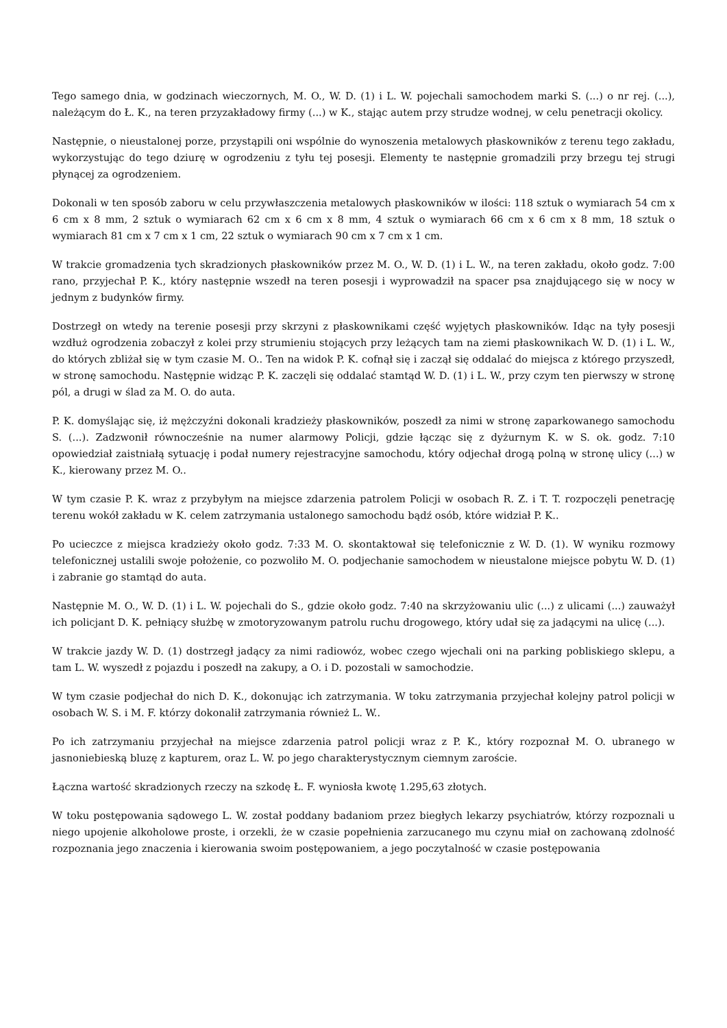Tego samego dnia, w godzinach wieczornych, M. O., W. D. (1) i L. W. pojechali samochodem marki S. (...) o nr rej. (...), należącym do Ł. K., na teren przyzakładowy firmy (...) w K., stając autem przy strudze wodnej, w celu penetracji okolicy.
Następnie, o nieustalonej porze, przystąpili oni wspólnie do wynoszenia metalowych płaskowników z terenu tego zakładu, wykorzystując do tego dziurę w ogrodzeniu z tyłu tej posesji. Elementy te następnie gromadzili przy brzegu tej strugi płynącej za ogrodzeniem.
Dokonali w ten sposób zaboru w celu przywłaszczenia metalowych płaskowników w ilości: 118 sztuk o wymiarach 54 cm x 6 cm x 8 mm, 2 sztuk o wymiarach 62 cm x 6 cm x 8 mm, 4 sztuk o wymiarach 66 cm x 6 cm x 8 mm, 18 sztuk o wymiarach 81 cm x 7 cm x 1 cm, 22 sztuk o wymiarach 90 cm x 7 cm x 1 cm.
W trakcie gromadzenia tych skradzionych płaskowników przez M. O., W. D. (1) i L. W., na teren zakładu, około godz. 7:00 rano, przyjechał P. K., który następnie wszedł na teren posesji i wyprowadził na spacer psa znajdującego się w nocy w jednym z budynków firmy.
Dostrzegł on wtedy na terenie posesji przy skrzyni z płaskownikami część wyjętych płaskowników. Idąc na tyły posesji wzdłuż ogrodzenia zobaczył z kolei przy strumieniu stojących przy leżących tam na ziemi płaskownikach W. D. (1) i L. W., do których zbliżał się w tym czasie M. O.. Ten na widok P. K. cofnął się i zaczął się oddalać do miejsca z którego przyszedł, w stronę samochodu. Następnie widząc P. K. zaczęli się oddalać stamtąd W. D. (1) i L. W., przy czym ten pierwszy w stronę pól, a drugi w ślad za M. O. do auta.
P. K. domyślając się, iż mężczyźni dokonali kradzieży płaskowników, poszedł za nimi w stronę zaparkowanego samochodu S. (...). Zadzwonił równocześnie na numer alarmowy Policji, gdzie łącząc się z dyżurnym K. w S. ok. godz. 7:10 opowiedział zaistniałą sytuację i podał numery rejestracyjne samochodu, który odjechał drogą polną w stronę ulicy (...) w K., kierowany przez M. O..
W tym czasie P. K. wraz z przybyłym na miejsce zdarzenia patrolem Policji w osobach R. Z. i T. T. rozpoczęli penetrację terenu wokół zakładu w K. celem zatrzymania ustalonego samochodu bądź osób, które widział P. K..
Po ucieczce z miejsca kradzieży około godz. 7:33 M. O. skontaktował się telefonicznie z W. D. (1). W wyniku rozmowy telefonicznej ustalili swoje położenie, co pozwoliło M. O. podjechanie samochodem w nieustalone miejsce pobytu W. D. (1) i zabranie go stamtąd do auta.
Następnie M. O., W. D. (1) i L. W. pojechali do S., gdzie około godz. 7:40 na skrzyżowaniu ulic (...) z ulicami (...) zauważył ich policjant D. K. pełniący służbę w zmotoryzowanym patrolu ruchu drogowego, który udał się za jadącymi na ulicę (...).
W trakcie jazdy W. D. (1) dostrzegł jadący za nimi radiowóz, wobec czego wjechali oni na parking pobliskiego sklepu, a tam L. W. wyszedł z pojazdu i poszedł na zakupy, a O. i D. pozostali w samochodzie.
W tym czasie podjechał do nich D. K., dokonując ich zatrzymania. W toku zatrzymania przyjechał kolejny patrol policji w osobach W. S. i M. F. którzy dokonalił zatrzymania również L. W..
Po ich zatrzymaniu przyjechał na miejsce zdarzenia patrol policji wraz z P. K., który rozpoznał M. O. ubranego w jasnoniebieską bluzę z kapturem, oraz L. W. po jego charakterystycznym ciemnym zaroście.
Łączna wartość skradzionych rzeczy na szkodę Ł. F. wyniosła kwotę 1.295,63 złotych.
W toku postępowania sądowego L. W. został poddany badaniom przez biegłych lekarzy psychiatrów, którzy rozpoznali u niego upojenie alkoholowe proste, i orzekli, że w czasie popełnienia zarzucanego mu czynu miał on zachowaną zdolność rozpoznania jego znaczenia i kierowania swoim postępowaniem, a jego poczytalność w czasie postępowania